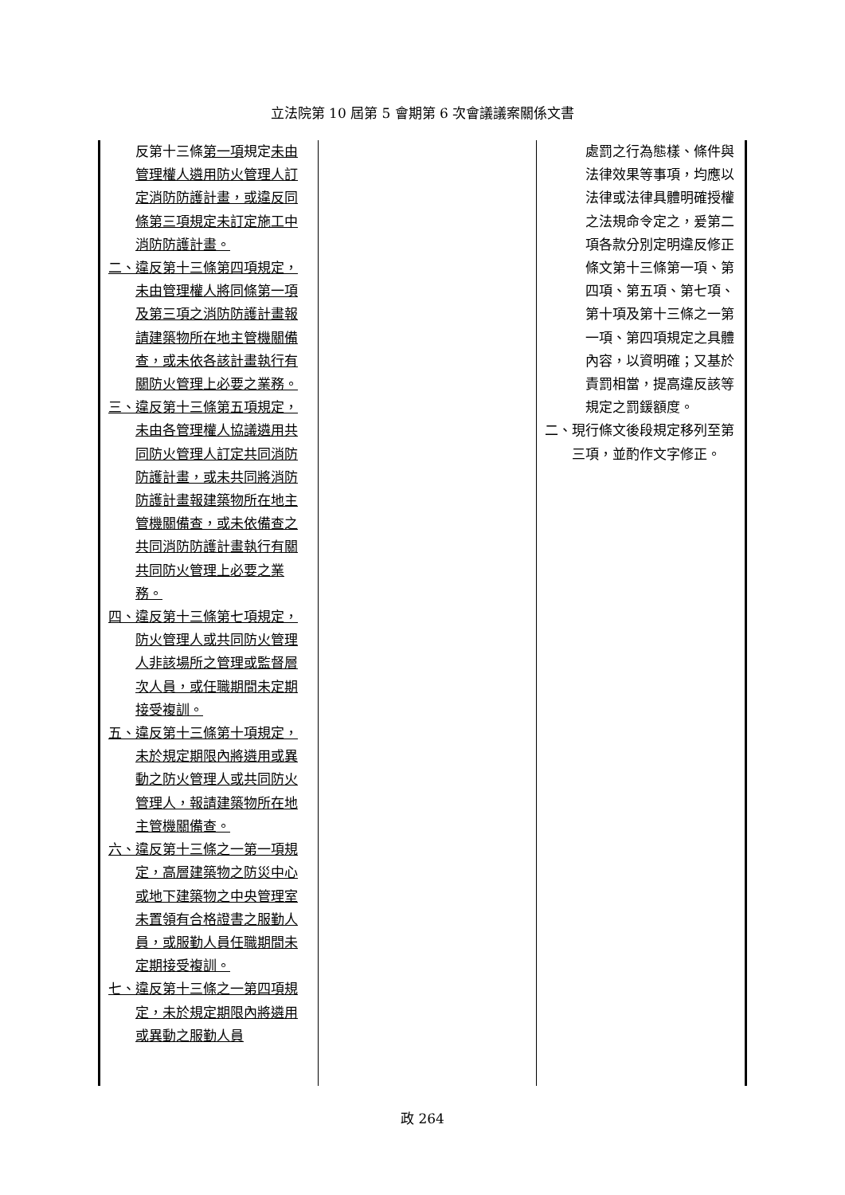立法院第 10 屆第 5 會期第 6 次會議議案關係文書
| 反第十三條 第一項 規定 未由管理權人遴用防火管理人訂定消防防護計畫，或違反同條第三項規定未訂定施工中消防防護計畫。 二、違反第十三條第四項規定，未由管理權人將同條第一項及第三項之消防防護計畫報請建築物所在地主管機關備查，或未依各該計畫執行有關防火管理上必要之業務。 三、違反第十三條第五項規定，未由各管理權人協議遴用共同防火管理人訂定共同消防防護計畫，或未共同將消防防護計畫報建築物所在地主管機關備查，或未依備查之共同消防防護計畫執行有關共同防火管理上必要之業務。 四、違反第十三條第七項規定，防火管理人或共同防火管理人非該場所之管理或監督層次人員，或任職期間未定期接受複訓。 五、違反第十三條第十項規定，未於規定期限內將遴用或異動之防火管理人或共同防火管理人，報請建築物所在地主管機關備查。 六、違反第十三條之一第一項規定，高層建築物之防災中心或地下建築物之中央管理室未置領有合格證書之服勤人員，或服勤人員任職期間未定期接受複訓。 七、違反第十三條之一第四項規定，未於規定期限內將遴用或異動之服勤人員 | | 處罰之行為態樣、條件與法律效果等事項，均應以法律或法律具體明確授權之法規命令定之，爰第二項各款分別定明違反修正條文第十三條第一項、第四項、第五項、第七項、第十項及第十三條之一第一項、第四項規定之具體內容，以資明確；又基於責罰相當，提高違反該等規定之罰鍰額度。 二、現行條文後段規定移列至第三項，並酌作文字修正。 |
政 264